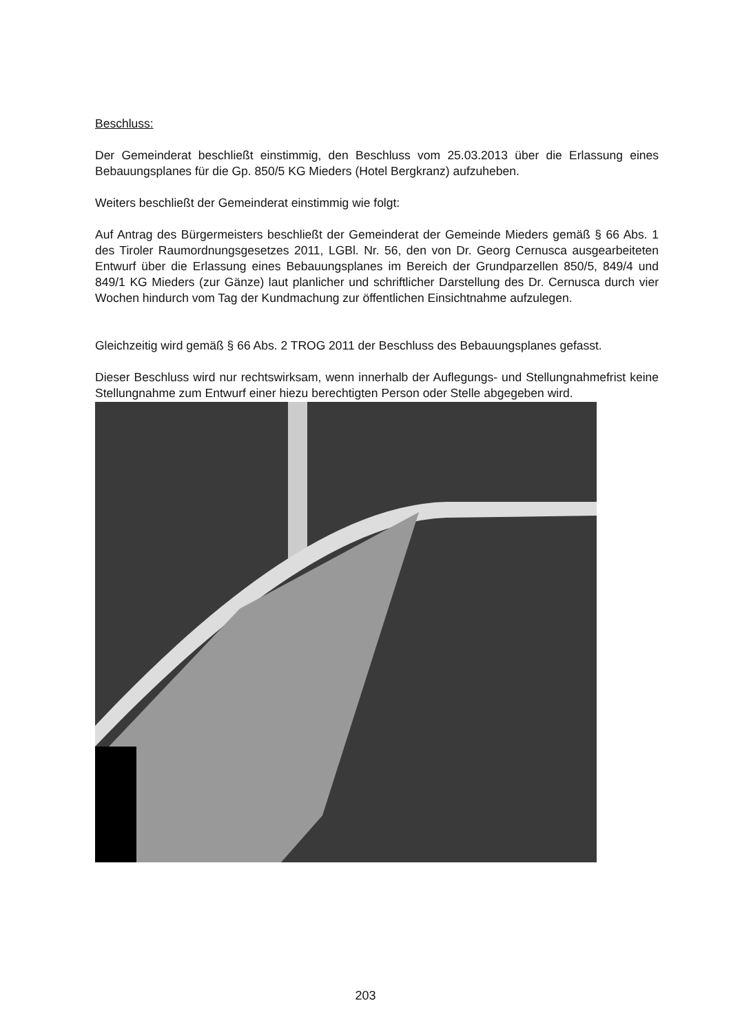Beschluss:
Der Gemeinderat beschließt einstimmig, den Beschluss vom 25.03.2013 über die Erlassung eines Bebauungsplanes für die Gp. 850/5 KG Mieders (Hotel Bergkranz) aufzuheben.
Weiters beschließt der Gemeinderat einstimmig wie folgt:
Auf Antrag des Bürgermeisters beschließt der Gemeinderat der Gemeinde Mieders gemäß § 66 Abs. 1 des Tiroler Raumordnungsgesetzes 2011, LGBl. Nr. 56, den von Dr. Georg Cernusca ausgearbeiteten Entwurf über die Erlassung eines Bebauungsplanes im Bereich der Grundparzellen 850/5, 849/4 und 849/1 KG Mieders (zur Gänze) laut planlicher und schriftlicher Darstellung des Dr. Cernusca durch vier Wochen hindurch vom Tag der Kundmachung zur öffentlichen Einsichtnahme aufzulegen.
Gleichzeitig wird gemäß § 66 Abs. 2 TROG 2011 der Beschluss des Bebauungsplanes gefasst.
Dieser Beschluss wird nur rechtswirksam, wenn innerhalb der Auflegungs- und Stellungnahmefrist keine Stellungnahme zum Entwurf einer hiezu berechtigten Person oder Stelle abgegeben wird.
203